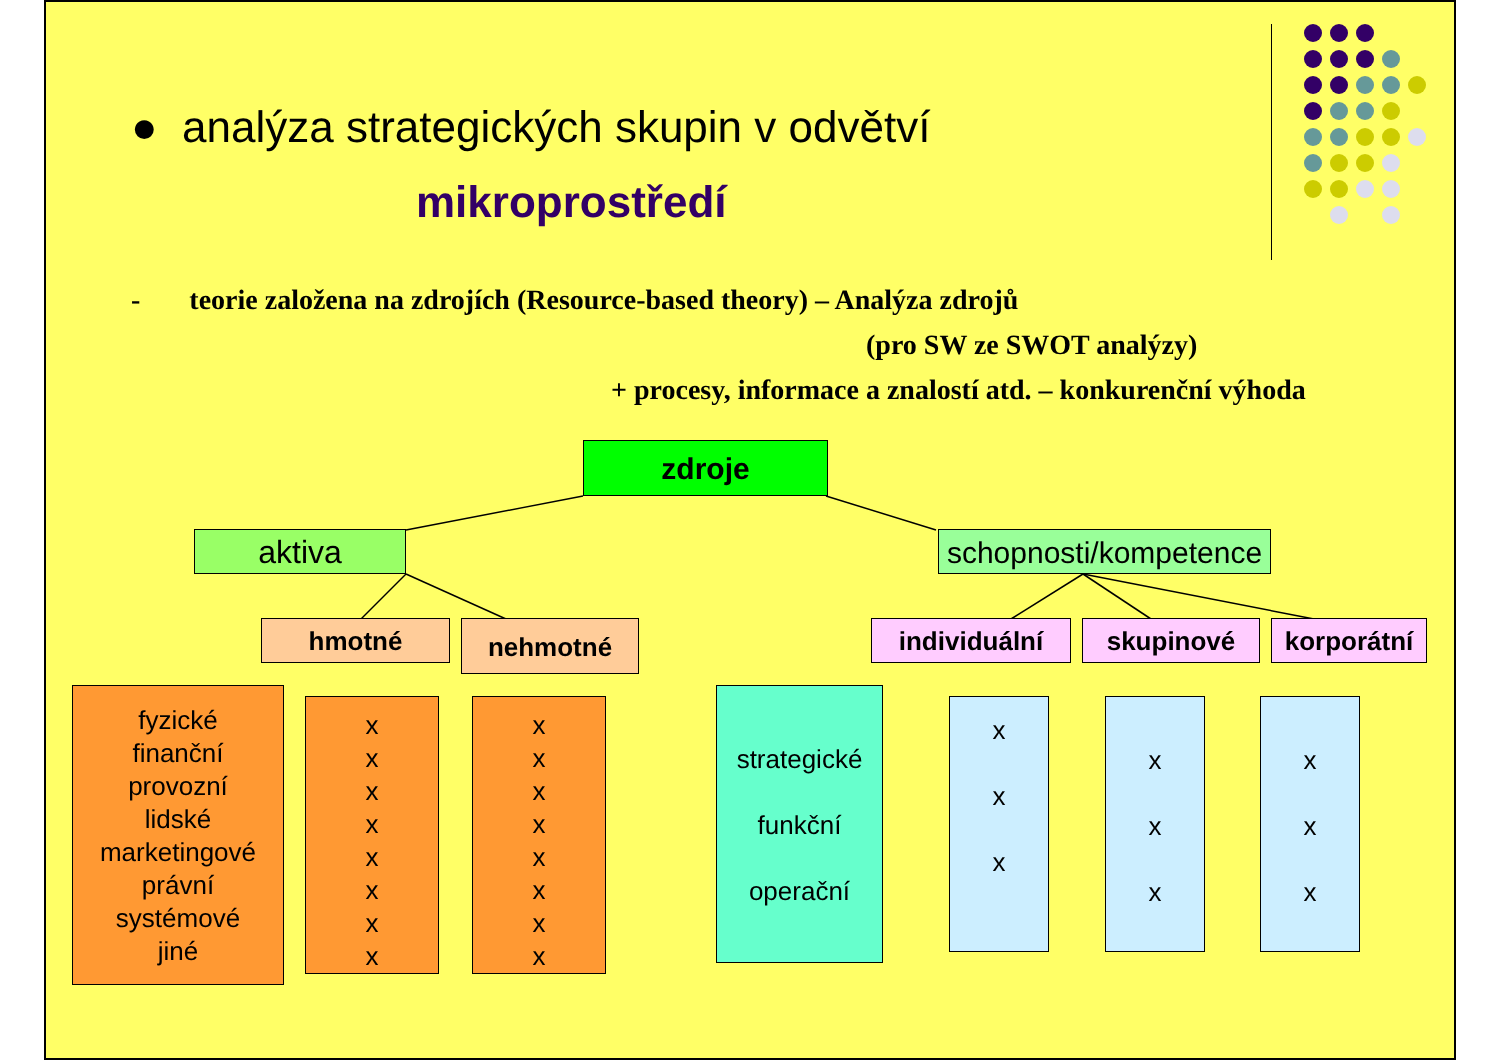● analýza strategických skupin v odvětví
mikroprostředí
- teorie založena na zdrojích (Resource-based theory) – Analýza zdrojů
(pro SW ze SWOT analýzy)
+ procesy, informace a znalostí atd. – konkurenční výhoda
zdroje
aktiva
schopnosti/kompetence
hmotné nehmotné individuální skupinové korporátní
fyzické
finanční
provozní
lidské
marketingové
právní
systémové
jiné
x
x
x
x
x
x
x
x
x
x
x
x
x
x
x
x
strategické
funkční
operační
x
x
x
x
x
x
x
x
x